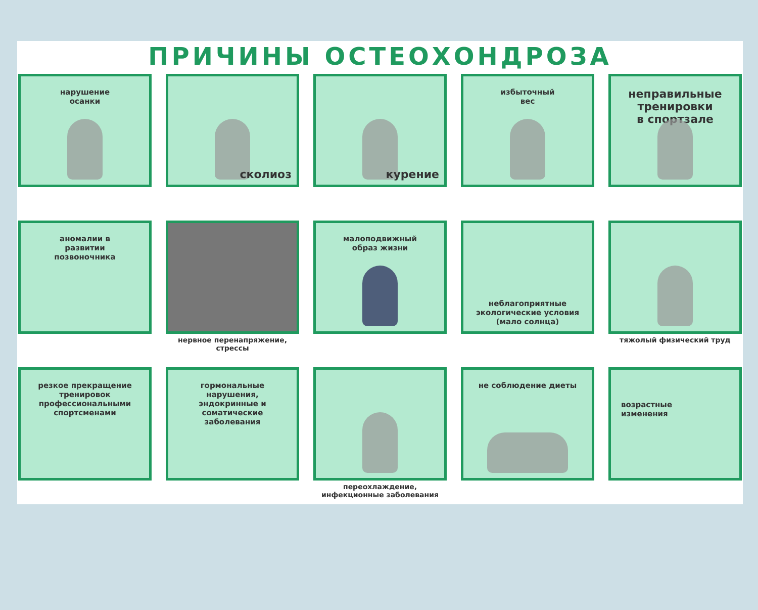ПРИЧИНЫ ОСТЕОХОНДРОЗА
нарушение
осанки
сколиоз
курение
избыточный
вес
неправильные
тренировки
в спортзале
аномалии в
развитии
позвоночника
нервное перенапряжение,
стрессы
малоподвижный
образ жизни
неблагоприятные
экологические условия
(мало солнца)
тяжолый физический труд
резкое прекращение
тренировок
профессиональными
спортсменами
гормональные
нарушения,
эндокринные и
соматические
заболевания
переохлаждение,
инфекционные заболевания
не соблюдение диеты возрастные
изменения